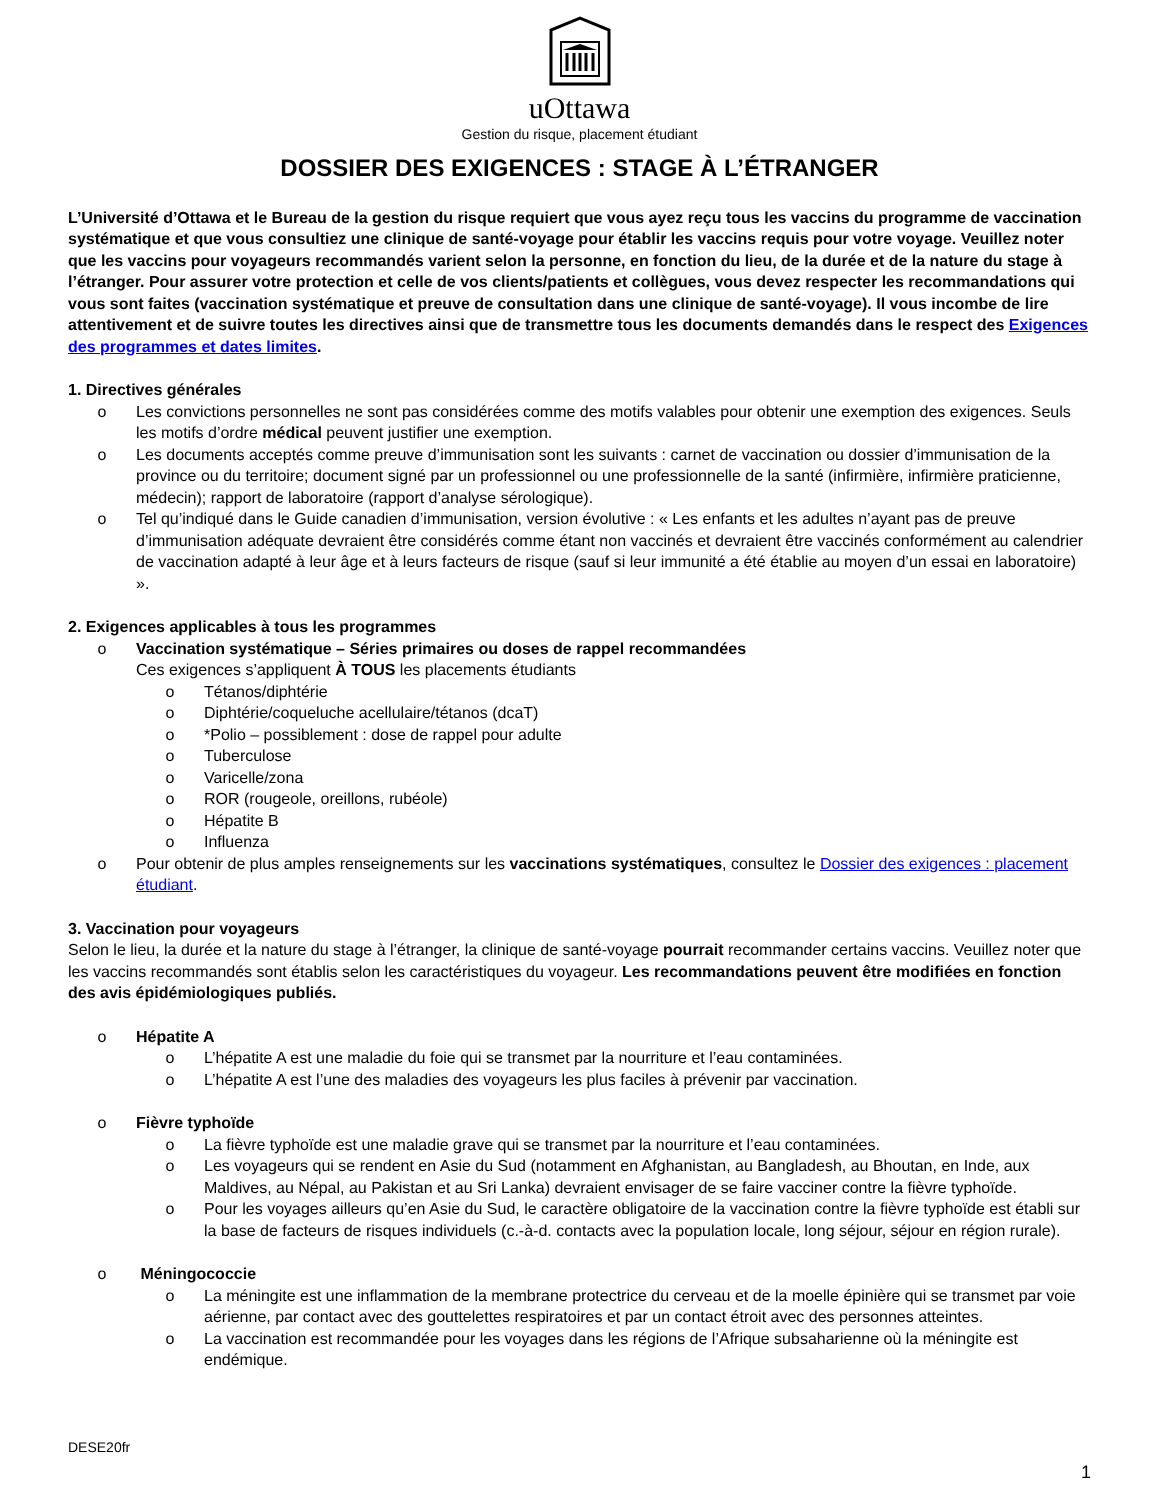uOttawa
Gestion du risque, placement étudiant
DOSSIER DES EXIGENCES : STAGE À L’ÉTRANGER
L’Université d’Ottawa et le Bureau de la gestion du risque requiert que vous ayez reçu tous les vaccins du programme de vaccination systématique et que vous consultiez une clinique de santé-voyage pour établir les vaccins requis pour votre voyage. Veuillez noter que les vaccins pour voyageurs recommandés varient selon la personne, en fonction du lieu, de la durée et de la nature du stage à l’étranger. Pour assurer votre protection et celle de vos clients/patients et collègues, vous devez respecter les recommandations qui vous sont faites (vaccination systématique et preuve de consultation dans une clinique de santé-voyage). Il vous incombe de lire attentivement et de suivre toutes les directives ainsi que de transmettre tous les documents demandés dans le respect des Exigences des programmes et dates limites.
1. Directives générales
o Les convictions personnelles ne sont pas considérées comme des motifs valables pour obtenir une exemption des exigences. Seuls les motifs d’ordre médical peuvent justifier une exemption.
o Les documents acceptés comme preuve d’immunisation sont les suivants : carnet de vaccination ou dossier d’immunisation de la province ou du territoire; document signé par un professionnel ou une professionnelle de la santé (infirmière, infirmière praticienne, médecin); rapport de laboratoire (rapport d’analyse sérologique).
o Tel qu’indiqué dans le Guide canadien d’immunisation, version évolutive : « Les enfants et les adultes n’ayant pas de preuve d’immunisation adéquate devraient être considérés comme étant non vaccinés et devraient être vaccinés conformément au calendrier de vaccination adapté à leur âge et à leurs facteurs de risque (sauf si leur immunité a été établie au moyen d’un essai en laboratoire) ».
2. Exigences applicables à tous les programmes
o Vaccination systématique – Séries primaires ou doses de rappel recommandées
Ces exigences s’appliquent À TOUS les placements étudiants
o Tétanos/diphtérie
o Diphtérie/coqueluche acellulaire/tétanos (dcaT)
o *Polio – possiblement : dose de rappel pour adulte
o Tuberculose
o Varicelle/zona
o ROR (rougeole, oreillons, rubéole)
o Hépatite B
o Influenza
o Pour obtenir de plus amples renseignements sur les vaccinations systématiques, consultez le Dossier des exigences : placement étudiant.
3. Vaccination pour voyageurs
Selon le lieu, la durée et la nature du stage à l’étranger, la clinique de santé-voyage pourrait recommander certains vaccins. Veuillez noter que les vaccins recommandés sont établis selon les caractéristiques du voyageur. Les recommandations peuvent être modifiées en fonction des avis épidémiologiques publiés.
o Hépatite A
o L’hépatite A est une maladie du foie qui se transmet par la nourriture et l’eau contaminées.
o L’hépatite A est l’une des maladies des voyageurs les plus faciles à prévenir par vaccination.
o Fièvre typhoïde
o La fièvre typhoïde est une maladie grave qui se transmet par la nourriture et l’eau contaminées.
o Les voyageurs qui se rendent en Asie du Sud (notamment en Afghanistan, au Bangladesh, au Bhoutan, en Inde, aux Maldives, au Népal, au Pakistan et au Sri Lanka) devraient envisager de se faire vacciner contre la fièvre typhoïde.
o Pour les voyages ailleurs qu’en Asie du Sud, le caractère obligatoire de la vaccination contre la fièvre typhoïde est établi sur la base de facteurs de risques individuels (c.-à-d. contacts avec la population locale, long séjour, séjour en région rurale).
o Méningococcie
o La méningite est une inflammation de la membrane protectrice du cerveau et de la moelle épinière qui se transmet par voie aérienne, par contact avec des gouttelettes respiratoires et par un contact étroit avec des personnes atteintes.
o La vaccination est recommandée pour les voyages dans les régions de l’Afrique subsaharienne où la méningite est endémique.
DESE20fr
1